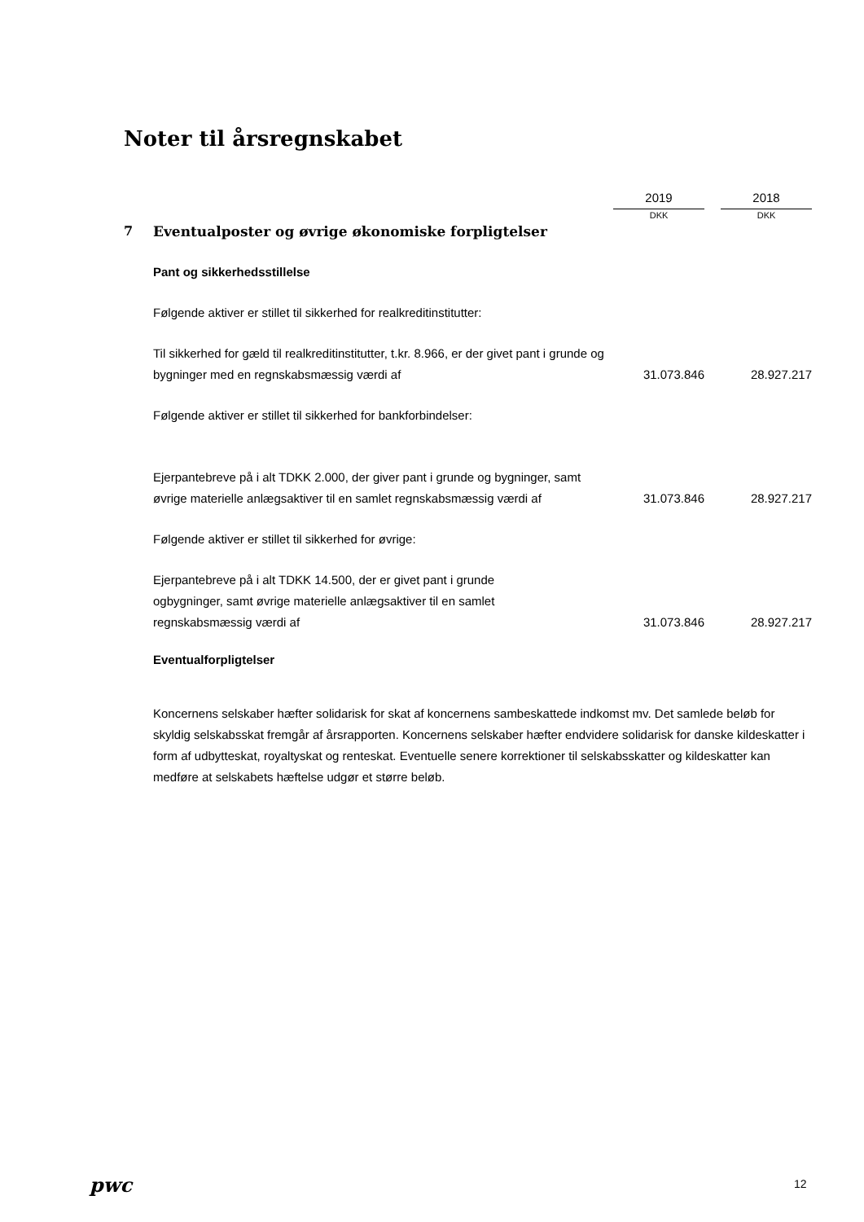Noter til årsregnskabet
| | | 2019 | | 2018 |
| | | DKK | | DKK |
| 7 | Eventualposter og øvrige økonomiske forpligtelser | | | |
| | Pant og sikkerhedsstillelse | | | |
| | Følgende aktiver er stillet til sikkerhed for realkreditinstitutter: | | | |
| | Til sikkerhed for gæld til realkreditinstitutter, t.kr. 8.966, er der givet pant i grunde og bygninger med en regnskabsmæssig værdi af | 31.073.846 | | 28.927.217 |
| | Følgende aktiver er stillet til sikkerhed for bankforbindelser: | | | |
| | Ejerpantebreve på i alt TDKK 2.000, der giver pant i grunde og bygninger, samt øvrige materielle anlægsaktiver til en samlet regnskabsmæssig værdi af | 31.073.846 | | 28.927.217 |
| | Følgende aktiver er stillet til sikkerhed for øvrige: | | | |
| | Ejerpantebreve på i alt TDKK 14.500, der er givet pant i grunde ogbygninger, samt øvrige materielle anlægsaktiver til en samlet regnskabsmæssig værdi af | 31.073.846 | | 28.927.217 |
| | Eventualforpligtelser | | | |
| | Koncernens selskaber hæfter solidarisk for skat af koncernens sambeskattede indkomst mv. Det samlede beløb for skyldig selskabsskat fremgår af årsrapporten. Koncernens selskaber hæfter endvidere solidarisk for danske kildeskatter i form af udbytteskat, royaltyskat og renteskat. Eventuelle senere korrektioner til selskabsskatter og kildeskatter kan medføre at selskabets hæftelse udgør et større beløb. | | | |
pwc 12